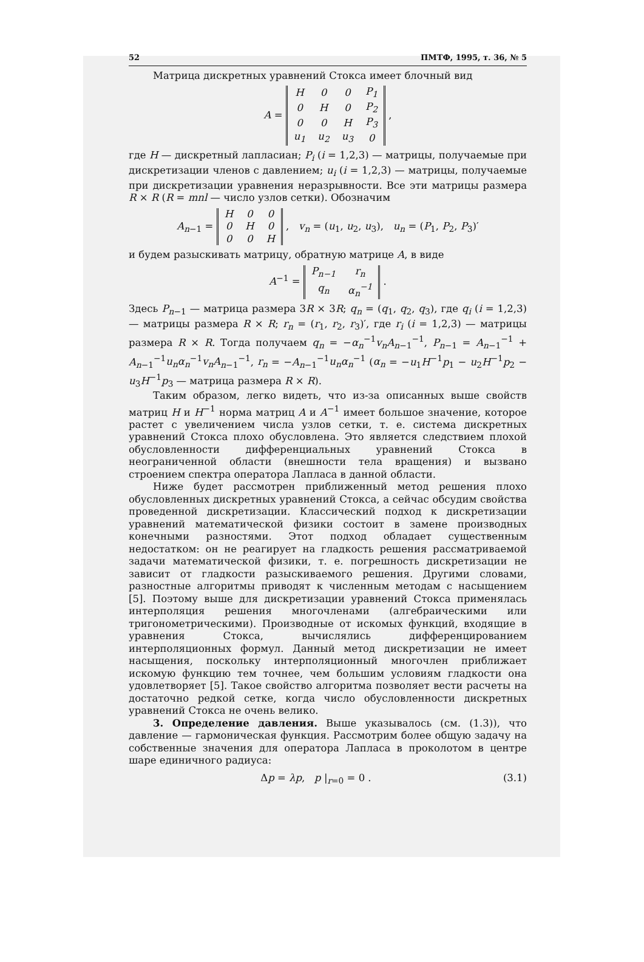52 ПМТФ, 1995, т. 36, № 5
Матрица дискретных уравнений Стокса имеет блочный вид
A =
| H | 0 | 0 | P<sub>1</sub> |
| 0 | H | 0 | P<sub>2</sub> |
| 0 | 0 | H | P<sub>3</sub> |
| u<sub>1</sub> | u<sub>2</sub> | u<sub>3</sub> | 0 |
,
где H — дискретный лапласиан; P<sub>i</sub> (i = 1,2,3) — матрицы, получаемые при дискретизации членов с давлением; u<sub>i</sub> (i = 1,2,3) — матрицы, получаемые при дискретизации уравнения неразрывности. Все эти матрицы размера R × R (R = mnl — число узлов сетки). Обозначим
A<sub>n−1</sub> =
| H | 0 | 0 |
| 0 | H | 0 |
| 0 | 0 | H |
, v<sub>n</sub> = (u<sub>1</sub>, u<sub>2</sub>, u<sub>3</sub>), u<sub>n</sub> = (P<sub>1</sub>, P<sub>2</sub>, P<sub>3</sub>)′
и будем разыскивать матрицу, обратную матрице A, в виде
A<sup>−1</sup> =
| P<sub>n−1</sub> | r<sub>n</sub> |
| q<sub>n</sub> | α<sub>n</sub><sup>−1</sup> |
.
Здесь P<sub>n−1</sub> — матрица размера 3R × 3R; q<sub>n</sub> = (q<sub>1</sub>, q<sub>2</sub>, q<sub>3</sub>), где q<sub>i</sub> (i = 1,2,3) — матрицы размера R × R; r<sub>n</sub> = (r<sub>1</sub>, r<sub>2</sub>, r<sub>3</sub>)′, где r<sub>i</sub> (i = 1,2,3) — матрицы размера R × R. Тогда получаем q<sub>n</sub> = −α<sub>n</sub><sup>−1</sup>v<sub>n</sub>A<sub>n−1</sub><sup>−1</sup>, P<sub>n−1</sub> = A<sub>n−1</sub><sup>−1</sup> + A<sub>n−1</sub><sup>−1</sup>u<sub>n</sub>α<sub>n</sub><sup>−1</sup>v<sub>n</sub>A<sub>n−1</sub><sup>−1</sup>, r<sub>n</sub> = −A<sub>n−1</sub><sup>−1</sup>u<sub>n</sub>α<sub>n</sub><sup>−1</sup> (α<sub>n</sub> = −u<sub>1</sub>H<sup>−1</sup>p<sub>1</sub> − u<sub>2</sub>H<sup>−1</sup>p<sub>2</sub> − u<sub>3</sub>H<sup>−1</sup>p<sub>3</sub> — матрица размера R × R).
Таким образом, легко видеть, что из-за описанных выше свойств матриц H и H<sup>−1</sup> норма матриц A и A<sup>−1</sup> имеет большое значение, которое растет с увеличением числа узлов сетки, т. е. система дискретных уравнений Стокса плохо обусловлена. Это является следствием плохой обусловленности дифференциальных уравнений Стокса в неограниченной области (внешности тела вращения) и вызвано строением спектра оператора Лапласа в данной области.
Ниже будет рассмотрен приближенный метод решения плохо обусловленных дискретных уравнений Стокса, а сейчас обсудим свойства проведенной дискретизации. Классический подход к дискретизации уравнений математической физики состоит в замене производных конечными разностями. Этот подход обладает существенным недостатком: он не реагирует на гладкость решения рассматриваемой задачи математической физики, т. е. погрешность дискретизации не зависит от гладкости разыскиваемого решения. Другими словами, разностные алгоритмы приводят к численным методам с насыщением [5]. Поэтому выше для дискретизации уравнений Стокса применялась интерполяция решения многочленами (алгебраическими или тригонометрическими). Производные от искомых функций, входящие в уравнения Стокса, вычислялись дифференцированием интерполяционных формул. Данный метод дискретизации не имеет насыщения, поскольку интерполяционный многочлен приближает искомую функцию тем точнее, чем большим условиям гладкости она удовлетворяет [5]. Такое свойство алгоритма позволяет вести расчеты на достаточно редкой сетке, когда число обусловленности дискретных уравнений Стокса не очень велико.
3. Определение давления. Выше указывалось (см. (1.3)), что давление — гармоническая функция. Рассмотрим более общую задачу на собственные значения для оператора Лапласа в проколотом в центре шаре единичного радиуса:
Δp = λp, p |<sub>r=0</sub> = 0 . (3.1)